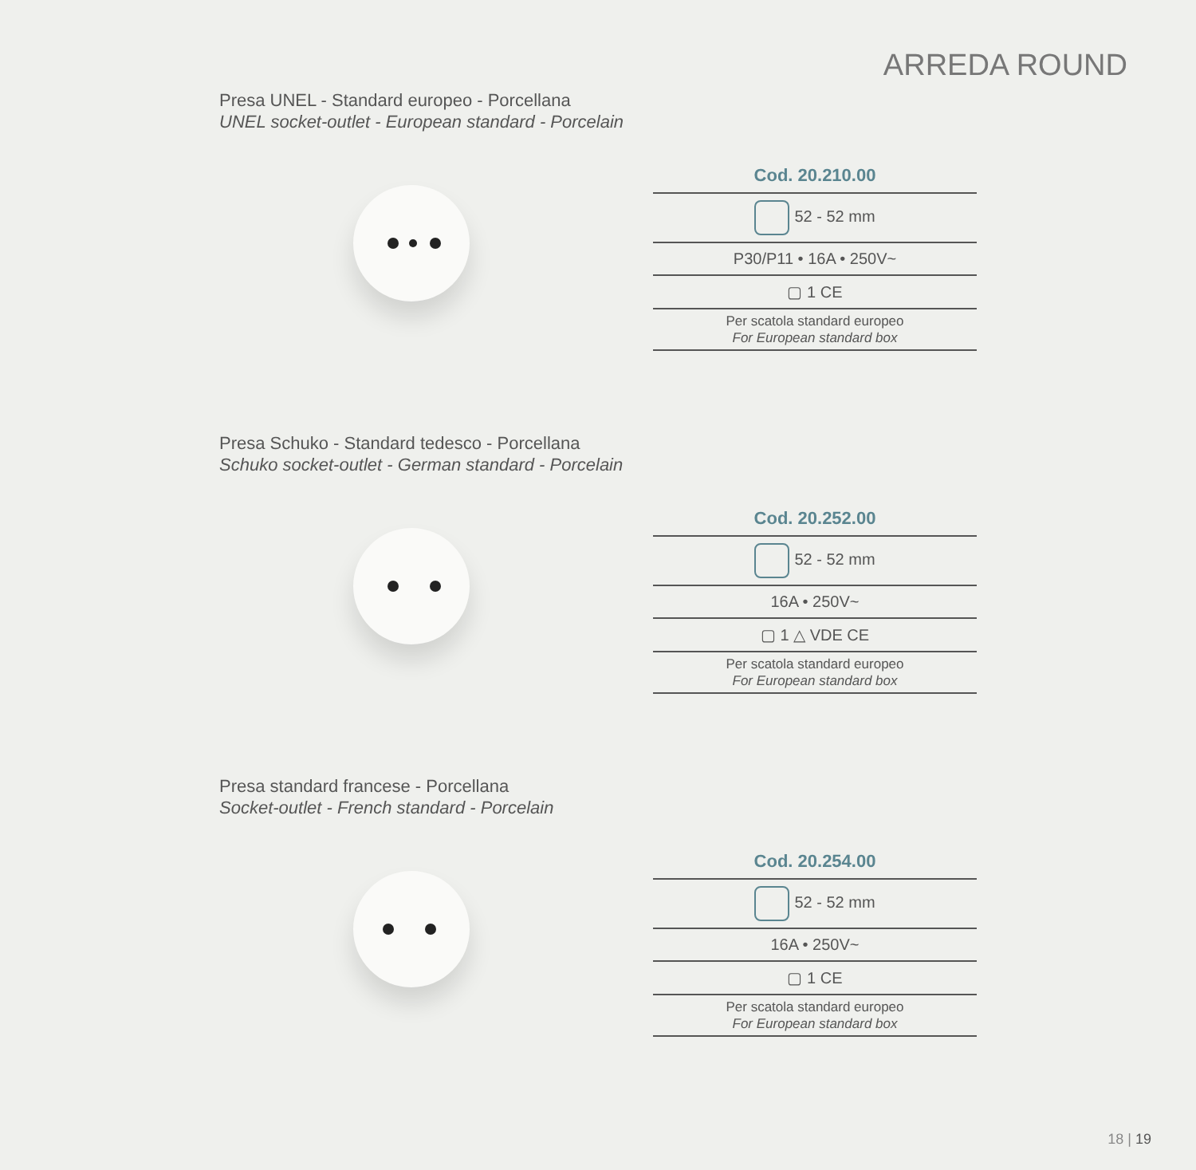ARREDA ROUND
Presa UNEL - Standard europeo - Porcellana
UNEL socket-outlet - European standard - Porcelain
Cod. 20.210.00
52 - 52 mm
P30/P11 • 16A • 250V~
▢ 1 CE
Per scatola standard europeo
For European standard box
Presa Schuko - Standard tedesco - Porcellana
Schuko socket-outlet - German standard - Porcelain
Cod. 20.252.00
52 - 52 mm
16A • 250V~
▢ 1 △ VDE CE
Per scatola standard europeo
For European standard box
Presa standard francese - Porcellana
Socket-outlet - French standard - Porcelain
Cod. 20.254.00
52 - 52 mm
16A • 250V~
▢ 1 CE
Per scatola standard europeo
For European standard box
18 | 19